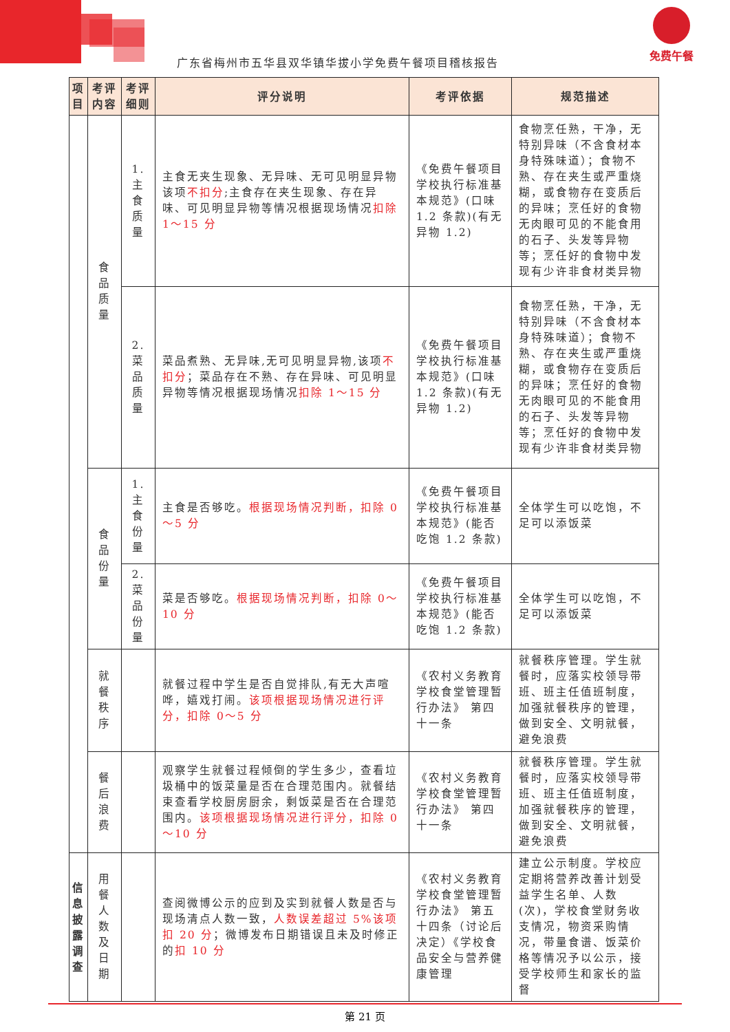免费午餐
广东省梅州市五华县双华镇华拔小学免费午餐项目稽核报告
| 项目 | 考评内容 | 考评细则 | 评分说明 | 考评依据 | 规范描述 |
| --- | --- | --- | --- | --- | --- |
| | 食品质量 | 1.主食质量 | 主食无夹生现象、无异味、无可见明显异物该项 不扣分 ;主食存在夹生现象、存在异味、可见明显异物等情况根据现场情况 扣除 1～15 分 | 《免费午餐项目学校执行标准基本规范》(口味 1.2 条款)(有无异物 1.2) | 食物烹任熟，干净，无特别异味（不含食材本身特殊味道）；食物不熟、存在夹生或严重烧糊，或食物存在变质后的异味；烹任好的食物无肉眼可见的不能食用的石子、头发等异物等；烹任好的食物中发现有少许非食材类异物 |
| | | 2.菜品质量 | 菜品煮熟、无异味,无可见明显异物,该项 不扣分 ；菜品存在不熟、存在异味、可见明显异物等情况根据现场情况 扣除 1～15 分 | 《免费午餐项目学校执行标准基本规范》(口味 1.2 条款)(有无异物 1.2) | 食物烹任熟，干净，无特别异味（不含食材本身特殊味道）；食物不熟、存在夹生或严重烧糊，或食物存在变质后的异味；烹任好的食物无肉眼可见的不能食用的石子、头发等异物等；烹任好的食物中发现有少许非食材类异物 |
| | 食品份量 | 1.主食份量 | 主食是否够吃。 根据现场情况判断，扣除 0～5 分 | 《免费午餐项目学校执行标准基本规范》(能否吃饱 1.2 条款) | 全体学生可以吃饱，不足可以添饭菜 |
| | | 2.菜品份量 | 菜是否够吃。 根据现场情况判断，扣除 0～10 分 | 《免费午餐项目学校执行标准基本规范》(能否吃饱 1.2 条款) | 全体学生可以吃饱，不足可以添饭菜 |
| | 就餐秩序 | | 就餐过程中学生是否自觉排队,有无大声喧哗，嬉戏打闹。 该项根据现场情况进行评分，扣除 0～5 分 | 《农村义务教育学校食堂管理暂行办法》 第四十一条 | 就餐秩序管理。学生就餐时，应落实校领导带班、班主任值班制度，加强就餐秩序的管理，做到安全、文明就餐，避免浪费 |
| | 餐后浪费 | | 观察学生就餐过程倾倒的学生多少，查看垃圾桶中的饭菜量是否在合理范围内。就餐结束查看学校厨房厨余，剩饭菜是否在合理范围内。 该项根据现场情况进行评分，扣除 0～10 分 | 《农村义务教育学校食堂管理暂行办法》 第四十一条 | 就餐秩序管理。学生就餐时，应落实校领导带班、班主任值班制度，加强就餐秩序的管理，做到安全、文明就餐，避免浪费 |
| 信息披露调查 | 用餐人数及日期 | | 查阅微博公示的应到及实到就餐人数是否与现场清点人数一致， 人数误差超过 5%该项扣 20 分 ；微博发布日期错误且未及时修正的 扣 10 分 | 《农村义务教育学校食堂管理暂行办法》 第五十四条（讨论后决定）《学校食品安全与营养健康管理 | 建立公示制度。学校应定期将营养改善计划受益学生名单、人数(次)，学校食堂财务收支情况，物资采购情况，带量食谱、饭菜价格等情况予以公示，接受学校师生和家长的监督 |
第 21 页